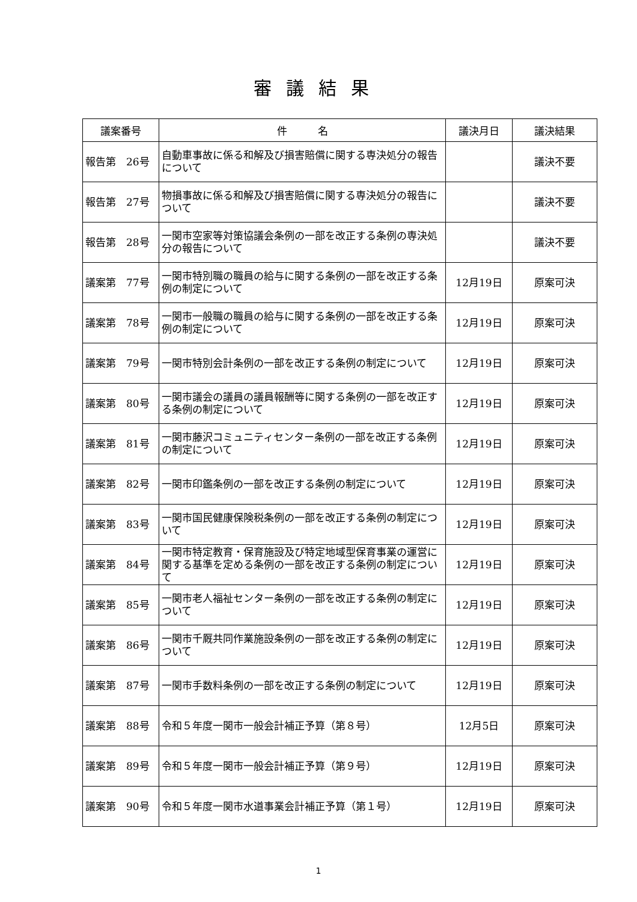審議結果
| 議案番号 | 件 名 | 議決月日 | 議決結果 |
| --- | --- | --- | --- |
| 報告第 26号 | 自動車事故に係る和解及び損害賠償に関する専決処分の報告について | | 議決不要 |
| 報告第 27号 | 物損事故に係る和解及び損害賠償に関する専決処分の報告について | | 議決不要 |
| 報告第 28号 | 一関市空家等対策協議会条例の一部を改正する条例の専決処分の報告について | | 議決不要 |
| 議案第 77号 | 一関市特別職の職員の給与に関する条例の一部を改正する条例の制定について | 12月19日 | 原案可決 |
| 議案第 78号 | 一関市一般職の職員の給与に関する条例の一部を改正する条例の制定について | 12月19日 | 原案可決 |
| 議案第 79号 | 一関市特別会計条例の一部を改正する条例の制定について | 12月19日 | 原案可決 |
| 議案第 80号 | 一関市議会の議員の議員報酬等に関する条例の一部を改正する条例の制定について | 12月19日 | 原案可決 |
| 議案第 81号 | 一関市藤沢コミュニティセンター条例の一部を改正する条例の制定について | 12月19日 | 原案可決 |
| 議案第 82号 | 一関市印鑑条例の一部を改正する条例の制定について | 12月19日 | 原案可決 |
| 議案第 83号 | 一関市国民健康保険税条例の一部を改正する条例の制定について | 12月19日 | 原案可決 |
| 議案第 84号 | 一関市特定教育・保育施設及び特定地域型保育事業の運営に関する基準を定める条例の一部を改正する条例の制定について | 12月19日 | 原案可決 |
| 議案第 85号 | 一関市老人福祉センター条例の一部を改正する条例の制定について | 12月19日 | 原案可決 |
| 議案第 86号 | 一関市千厩共同作業施設条例の一部を改正する条例の制定について | 12月19日 | 原案可決 |
| 議案第 87号 | 一関市手数料条例の一部を改正する条例の制定について | 12月19日 | 原案可決 |
| 議案第 88号 | 令和５年度一関市一般会計補正予算（第８号） | 12月5日 | 原案可決 |
| 議案第 89号 | 令和５年度一関市一般会計補正予算（第９号） | 12月19日 | 原案可決 |
| 議案第 90号 | 令和５年度一関市水道事業会計補正予算（第１号） | 12月19日 | 原案可決 |
1